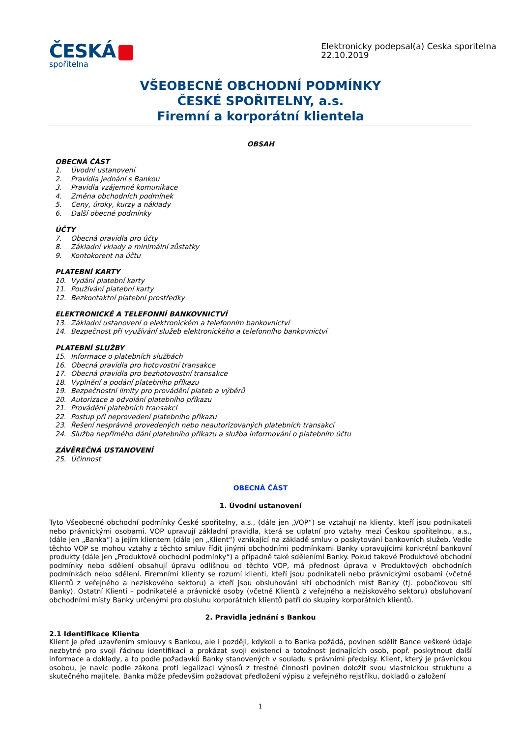ČESKÁ
spořitelna
Elektronicky podepsal(a) Ceska sporitelna
22.10.2019
VŠEOBECNÉ OBCHODNÍ PODMÍNKY
ČESKÉ SPOŘITELNY, a.s.
Firemní a korporátní klientela
OBSAH
OBECNÁ ČÁST
1. Úvodní ustanovení
2. Pravidla jednání s Bankou
3. Pravidla vzájemné komunikace
4. Změna obchodních podmínek
5. Ceny, úroky, kurzy a náklady
6. Další obecné podmínky
ÚČTY
7. Obecná pravidla pro účty
8. Základní vklady a minimální zůstatky
9. Kontokorent na účtu
PLATEBNÍ KARTY
10. Vydání platební karty
11. Používání platební karty
12. Bezkontaktní platební prostředky
ELEKTRONICKÉ A TELEFONNÍ BANKOVNICTVÍ
13. Základní ustanovení o elektronickém a telefonním bankovnictví
14. Bezpečnost při využívání služeb elektronického a telefonního bankovnictví
PLATEBNÍ SLUŽBY
15. Informace o platebních službách
16. Obecná pravidla pro hotovostní transakce
17. Obecná pravidla pro bezhotovostní transakce
18. Vyplnění a podání platebního příkazu
19. Bezpečnostní limity pro provádění plateb a výběrů
20. Autorizace a odvolání platebního příkazu
21. Provádění platebních transakcí
22. Postup při neprovedení platebního příkazu
23. Řešení nesprávně provedených nebo neautorizovaných platebních transakcí
24. Služba nepřímého dání platebního příkazu a služba informování o platebním účtu
ZÁVĚREČNÁ USTANOVENÍ
25. Účinnost
OBECNÁ ČÁST
1. Úvodní ustanovení
Tyto Všeobecné obchodní podmínky České spořitelny, a.s., (dále jen „VOP“) se vztahují na klienty, kteří jsou podnikateli nebo právnickými osobami. VOP upravují základní pravidla, která se uplatní pro vztahy mezi Českou spořitelnou, a.s., (dále jen „Banka“) a jejím klientem (dále jen „Klient“) vznikající na základě smluv o poskytování bankovních služeb. Vedle těchto VOP se mohou vztahy z těchto smluv řídit jinými obchodními podmínkami Banky upravujícími konkrétní bankovní produkty (dále jen „Produktové obchodní podmínky“) a případně také sděleními Banky. Pokud takové Produktové obchodní podmínky nebo sdělení obsahují úpravu odlišnou od těchto VOP, má přednost úprava v Produktových obchodních podmínkách nebo sdělení. Firemními klienty se rozumí klienti, kteří jsou podnikateli nebo právnickými osobami (včetně Klientů z veřejného a neziskového sektoru) a kteří jsou obsluhováni sítí obchodních míst Banky (tj. pobočkovou sítí Banky). Ostatní Klienti – podnikatelé a právnické osoby (včetně Klientů z veřejného a neziskového sektoru) obsluhovaní obchodními místy Banky určenými pro obsluhu korporátních klientů patří do skupiny korporátních klientů.
2. Pravidla jednání s Bankou
2.1 Identifikace Klienta
Klient je před uzavřením smlouvy s Bankou, ale i později, kdykoli o to Banka požádá, povinen sdělit Bance veškeré údaje nezbytné pro svoji řádnou identifikaci a prokázat svoji existenci a totožnost jednajících osob, popř. poskytnout další informace a doklady, a to podle požadavků Banky stanovených v souladu s právními předpisy. Klient, který je právnickou osobou, je navíc podle zákona proti legalizaci výnosů z trestné činnosti povinen doložit svou vlastnickou strukturu a skutečného majitele. Banka může především požadovat předložení výpisu z veřejného rejstříku, dokladů o založení
1